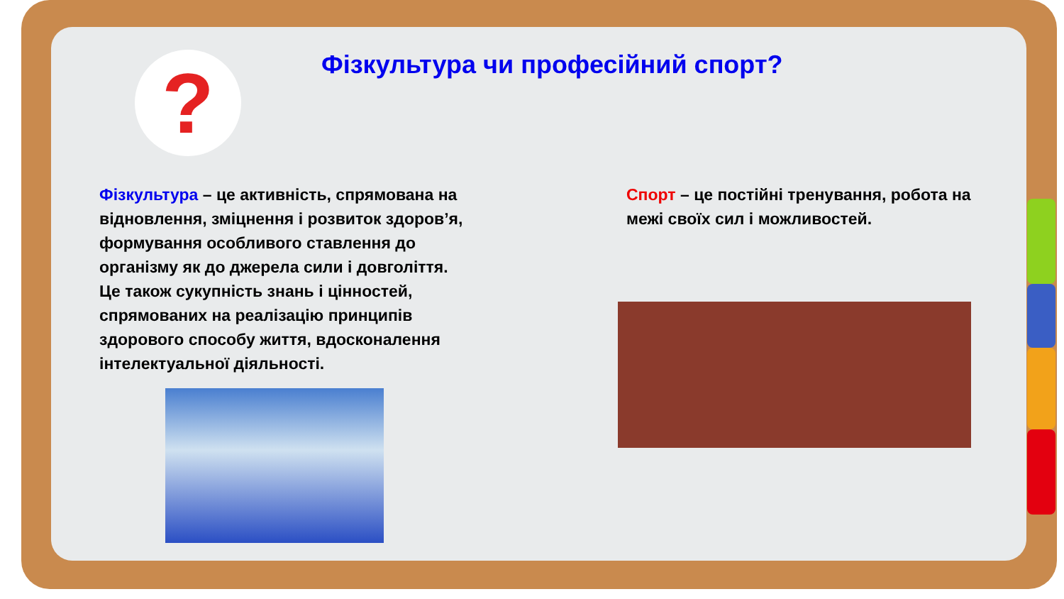?
Фізкультура чи професійний спорт?
Фізкультура – це активність, спрямована на відновлення, зміцнення і розвиток здоров’я, формування особливого ставлення до організму як до джерела сили і довголіття. Це також сукупність знань і цінностей, спрямованих на реалізацію принципів здорового способу життя, вдосконалення інтелектуальної діяльності.
Спорт – це постійні тренування, робота на межі своїх сил і можливостей.